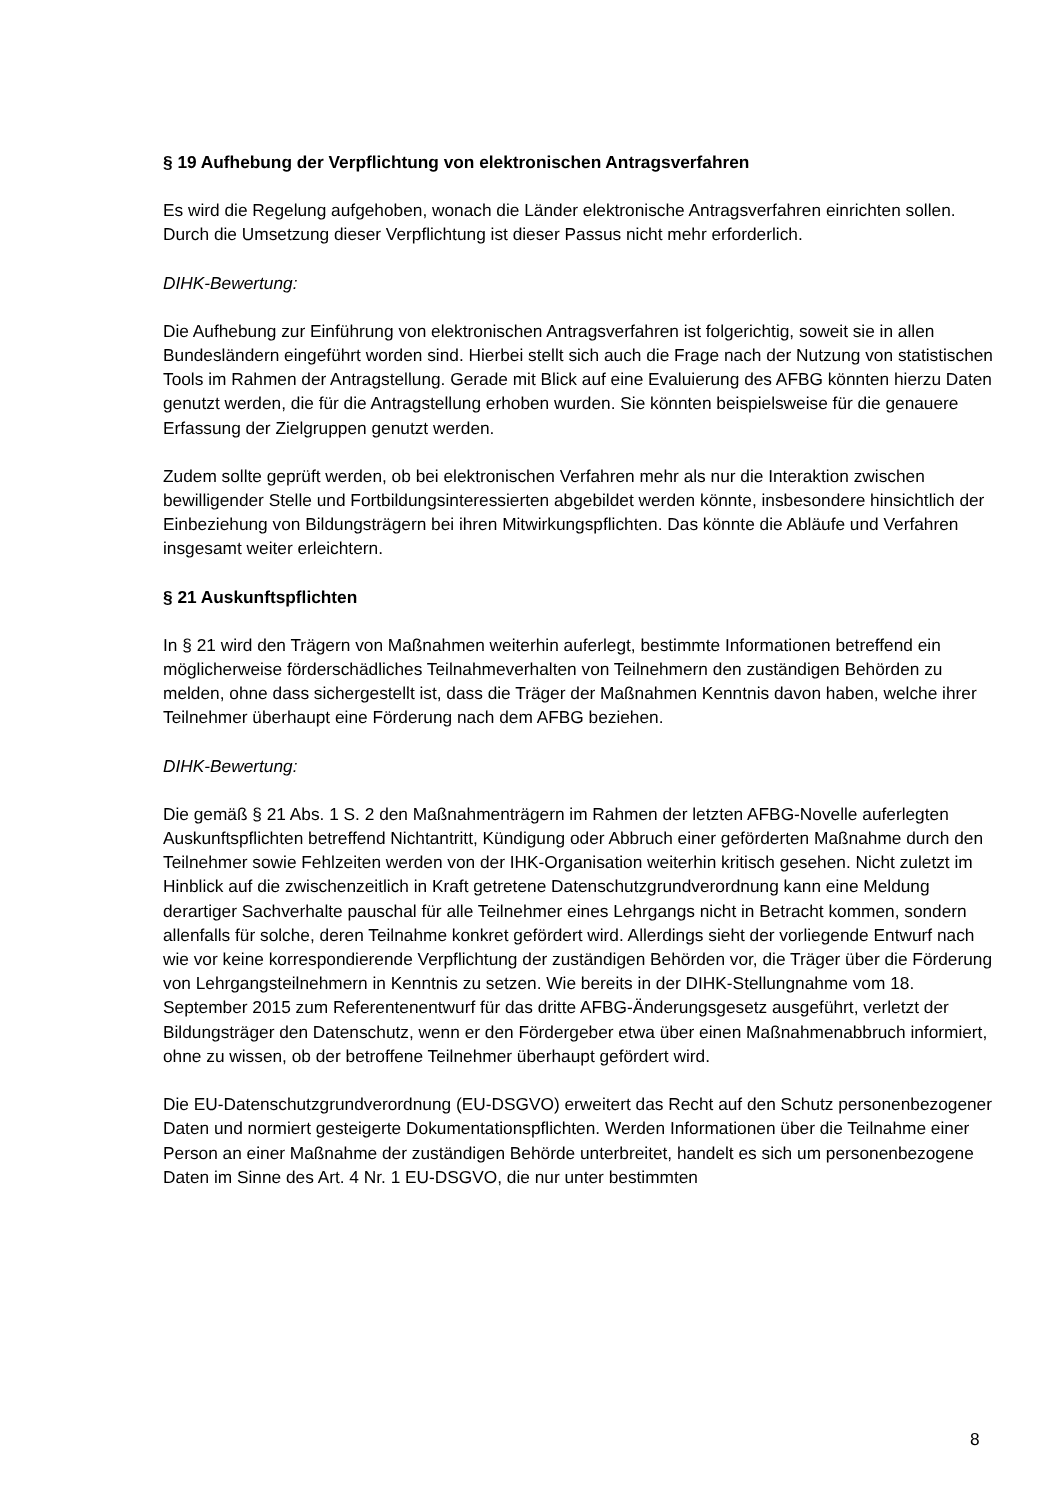§ 19 Aufhebung der Verpflichtung von elektronischen Antragsverfahren
Es wird die Regelung aufgehoben, wonach die Länder elektronische Antragsverfahren einrichten sollen. Durch die Umsetzung dieser Verpflichtung ist dieser Passus nicht mehr erforderlich.
DIHK-Bewertung:
Die Aufhebung zur Einführung von elektronischen Antragsverfahren ist folgerichtig, soweit sie in allen Bundesländern eingeführt worden sind. Hierbei stellt sich auch die Frage nach der Nutzung von statistischen Tools im Rahmen der Antragstellung. Gerade mit Blick auf eine Evaluierung des AFBG könnten hierzu Daten genutzt werden, die für die Antragstellung erhoben wurden. Sie könnten beispielsweise für die genauere Erfassung der Zielgruppen genutzt werden.
Zudem sollte geprüft werden, ob bei elektronischen Verfahren mehr als nur die Interaktion zwischen bewilligender Stelle und Fortbildungsinteressierten abgebildet werden könnte, insbesondere hinsichtlich der Einbeziehung von Bildungsträgern bei ihren Mitwirkungspflichten. Das könnte die Abläufe und Verfahren insgesamt weiter erleichtern.
§ 21 Auskunftspflichten
In § 21 wird den Trägern von Maßnahmen weiterhin auferlegt, bestimmte Informationen betreffend ein möglicherweise förderschädliches Teilnahmeverhalten von Teilnehmern den zuständigen Behörden zu melden, ohne dass sichergestellt ist, dass die Träger der Maßnahmen Kenntnis davon haben, welche ihrer Teilnehmer überhaupt eine Förderung nach dem AFBG beziehen.
DIHK-Bewertung:
Die gemäß § 21 Abs. 1 S. 2 den Maßnahmenträgern im Rahmen der letzten AFBG-Novelle auferlegten Auskunftspflichten betreffend Nichtantritt, Kündigung oder Abbruch einer geförderten Maßnahme durch den Teilnehmer sowie Fehlzeiten werden von der IHK-Organisation weiterhin kritisch gesehen. Nicht zuletzt im Hinblick auf die zwischenzeitlich in Kraft getretene Datenschutzgrundverordnung kann eine Meldung derartiger Sachverhalte pauschal für alle Teilnehmer eines Lehrgangs nicht in Betracht kommen, sondern allenfalls für solche, deren Teilnahme konkret gefördert wird. Allerdings sieht der vorliegende Entwurf nach wie vor keine korrespondierende Verpflichtung der zuständigen Behörden vor, die Träger über die Förderung von Lehrgangsteilnehmern in Kenntnis zu setzen. Wie bereits in der DIHK-Stellungnahme vom 18. September 2015 zum Referentenentwurf für das dritte AFBG-Änderungsgesetz ausgeführt, verletzt der Bildungsträger den Datenschutz, wenn er den Fördergeber etwa über einen Maßnahmenabbruch informiert, ohne zu wissen, ob der betroffene Teilnehmer überhaupt gefördert wird.
Die EU-Datenschutzgrundverordnung (EU-DSGVO) erweitert das Recht auf den Schutz personenbezogener Daten und normiert gesteigerte Dokumentationspflichten. Werden Informationen über die Teilnahme einer Person an einer Maßnahme der zuständigen Behörde unterbreitet, handelt es sich um personenbezogene Daten im Sinne des Art. 4 Nr. 1 EU-DSGVO, die nur unter bestimmten
8